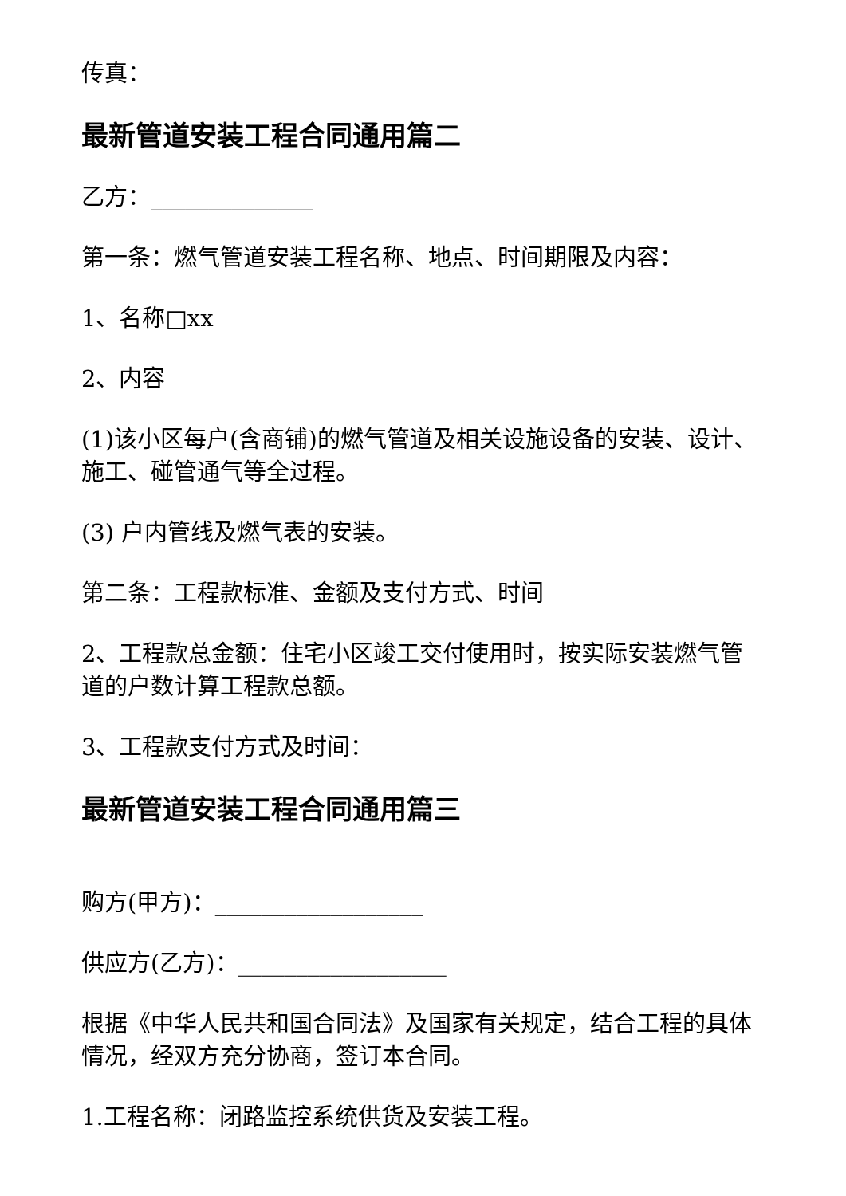传真：
最新管道安装工程合同通用篇二
乙方：______________
第一条：燃气管道安装工程名称、地点、时间期限及内容：
1、名称□xx
2、内容
(1)该小区每户(含商铺)的燃气管道及相关设施设备的安装、设计、施工、碰管通气等全过程。
(3) 户内管线及燃气表的安装。
第二条：工程款标准、金额及支付方式、时间
2、工程款总金额：住宅小区竣工交付使用时，按实际安装燃气管道的户数计算工程款总额。
3、工程款支付方式及时间：
最新管道安装工程合同通用篇三
购方(甲方)：__________________
供应方(乙方)：__________________
根据《中华人民共和国合同法》及国家有关规定，结合工程的具体情况，经双方充分协商，签订本合同。
1.工程名称：闭路监控系统供货及安装工程。